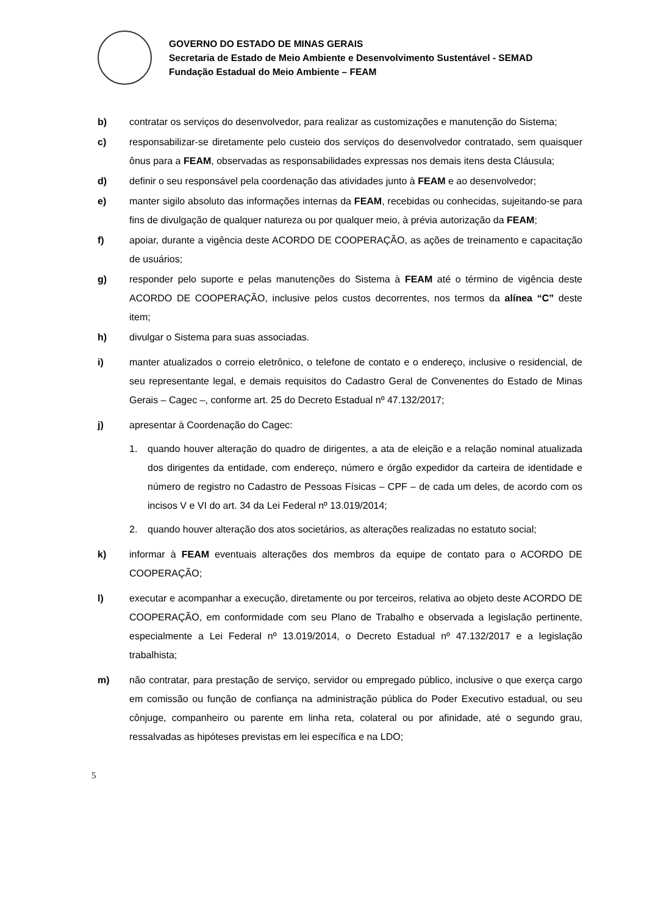GOVERNO DO ESTADO DE MINAS GERAIS
Secretaria de Estado de Meio Ambiente e Desenvolvimento Sustentável - SEMAD
Fundação Estadual do Meio Ambiente – FEAM
b) contratar os serviços do desenvolvedor, para realizar as customizações e manutenção do Sistema;
c) responsabilizar-se diretamente pelo custeio dos serviços do desenvolvedor contratado, sem quaisquer ônus para a FEAM, observadas as responsabilidades expressas nos demais itens desta Cláusula;
d) definir o seu responsável pela coordenação das atividades junto à FEAM e ao desenvolvedor;
e) manter sigilo absoluto das informações internas da FEAM, recebidas ou conhecidas, sujeitando-se para fins de divulgação de qualquer natureza ou por qualquer meio, à prévia autorização da FEAM;
f) apoiar, durante a vigência deste ACORDO DE COOPERAÇÃO, as ações de treinamento e capacitação de usuários;
g) responder pelo suporte e pelas manutenções do Sistema à FEAM até o término de vigência deste ACORDO DE COOPERAÇÃO, inclusive pelos custos decorrentes, nos termos da alínea “C” deste item;
h) divulgar o Sistema para suas associadas.
i) manter atualizados o correio eletrônico, o telefone de contato e o endereço, inclusive o residencial, de seu representante legal, e demais requisitos do Cadastro Geral de Convenentes do Estado de Minas Gerais – Cagec –, conforme art. 25 do Decreto Estadual nº 47.132/2017;
j) apresentar à Coordenação do Cagec:
1. quando houver alteração do quadro de dirigentes, a ata de eleição e a relação nominal atualizada dos dirigentes da entidade, com endereço, número e órgão expedidor da carteira de identidade e número de registro no Cadastro de Pessoas Físicas – CPF – de cada um deles, de acordo com os incisos V e VI do art. 34 da Lei Federal nº 13.019/2014;
2. quando houver alteração dos atos societários, as alterações realizadas no estatuto social;
k) informar à FEAM eventuais alterações dos membros da equipe de contato para o ACORDO DE COOPERAÇÃO;
l) executar e acompanhar a execução, diretamente ou por terceiros, relativa ao objeto deste ACORDO DE COOPERAÇÃO, em conformidade com seu Plano de Trabalho e observada a legislação pertinente, especialmente a Lei Federal nº 13.019/2014, o Decreto Estadual nº 47.132/2017 e a legislação trabalhista;
m) não contratar, para prestação de serviço, servidor ou empregado público, inclusive o que exerça cargo em comissão ou função de confiança na administração pública do Poder Executivo estadual, ou seu cônjuge, companheiro ou parente em linha reta, colateral ou por afinidade, até o segundo grau, ressalvadas as hipóteses previstas em lei específica e na LDO;
5